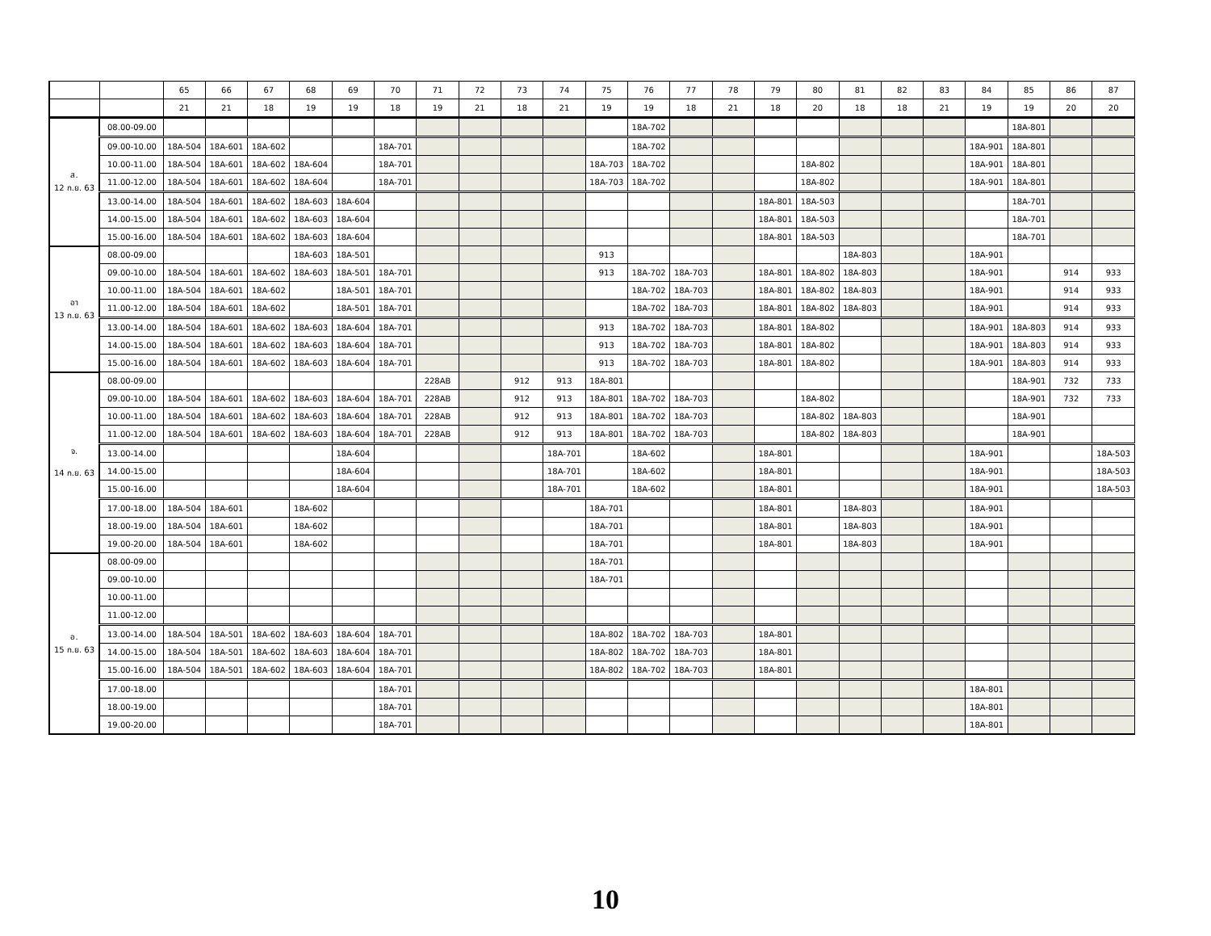| | | 65 | 66 | 67 | 68 | 69 | 70 | 71 | 72 | 73 | 74 | 75 | 76 | 77 | 78 | 79 | 80 | 81 | 82 | 83 | 84 | 85 | 86 | 87 |
| | | 21 | 21 | 18 | 19 | 19 | 18 | 19 | 21 | 18 | 21 | 19 | 19 | 18 | 21 | 18 | 20 | 18 | 18 | 21 | 19 | 19 | 20 | 20 |
| ส. 12 ก.ย. 63 | 08.00-09.00 | | | | | | | | | | | | 18A-702 | | | | | | | | | 18A-801 | | |
| | 09.00-10.00 | 18A-504 | 18A-601 | 18A-602 | | | 18A-701 | | | | | | 18A-702 | | | | | | | | 18A-901 | 18A-801 | | |
| | 10.00-11.00 | 18A-504 | 18A-601 | 18A-602 | 18A-604 | | 18A-701 | | | | | 18A-703 | 18A-702 | | | | 18A-802 | | | | 18A-901 | 18A-801 | | |
| | 11.00-12.00 | 18A-504 | 18A-601 | 18A-602 | 18A-604 | | 18A-701 | | | | | 18A-703 | 18A-702 | | | | 18A-802 | | | | 18A-901 | 18A-801 | | |
| | 13.00-14.00 | 18A-504 | 18A-601 | 18A-602 | 18A-603 | 18A-604 | | | | | | | | | | 18A-801 | 18A-503 | | | | | 18A-701 | | |
| | 14.00-15.00 | 18A-504 | 18A-601 | 18A-602 | 18A-603 | 18A-604 | | | | | | | | | | 18A-801 | 18A-503 | | | | | 18A-701 | | |
| | 15.00-16.00 | 18A-504 | 18A-601 | 18A-602 | 18A-603 | 18A-604 | | | | | | | | | | 18A-801 | 18A-503 | | | | | 18A-701 | | |
| อา 13 ก.ย. 63 | 08.00-09.00 | | | | 18A-603 | 18A-501 | | | | | | 913 | | | | | | 18A-803 | | | 18A-901 | | | |
| | 09.00-10.00 | 18A-504 | 18A-601 | 18A-602 | 18A-603 | 18A-501 | 18A-701 | | | | | 913 | 18A-702 | 18A-703 | | 18A-801 | 18A-802 | 18A-803 | | | 18A-901 | | 914 | 933 |
| | 10.00-11.00 | 18A-504 | 18A-601 | 18A-602 | | 18A-501 | 18A-701 | | | | | | 18A-702 | 18A-703 | | 18A-801 | 18A-802 | 18A-803 | | | 18A-901 | | 914 | 933 |
| | 11.00-12.00 | 18A-504 | 18A-601 | 18A-602 | | 18A-501 | 18A-701 | | | | | | 18A-702 | 18A-703 | | 18A-801 | 18A-802 | 18A-803 | | | 18A-901 | | 914 | 933 |
| | 13.00-14.00 | 18A-504 | 18A-601 | 18A-602 | 18A-603 | 18A-604 | 18A-701 | | | | | 913 | 18A-702 | 18A-703 | | 18A-801 | 18A-802 | | | | 18A-901 | 18A-803 | 914 | 933 |
| | 14.00-15.00 | 18A-504 | 18A-601 | 18A-602 | 18A-603 | 18A-604 | 18A-701 | | | | | 913 | 18A-702 | 18A-703 | | 18A-801 | 18A-802 | | | | 18A-901 | 18A-803 | 914 | 933 |
| | 15.00-16.00 | 18A-504 | 18A-601 | 18A-602 | 18A-603 | 18A-604 | 18A-701 | | | | | 913 | 18A-702 | 18A-703 | | 18A-801 | 18A-802 | | | | 18A-901 | 18A-803 | 914 | 933 |
| จ. 14 ก.ย. 63 | 08.00-09.00 | | | | | | | 228AB | | 912 | 913 | 18A-801 | | | | | | | | | | 18A-901 | 732 | 733 |
| | 09.00-10.00 | 18A-504 | 18A-601 | 18A-602 | 18A-603 | 18A-604 | 18A-701 | 228AB | | 912 | 913 | 18A-801 | 18A-702 | 18A-703 | | | 18A-802 | | | | | 18A-901 | 732 | 733 |
| | 10.00-11.00 | 18A-504 | 18A-601 | 18A-602 | 18A-603 | 18A-604 | 18A-701 | 228AB | | 912 | 913 | 18A-801 | 18A-702 | 18A-703 | | | 18A-802 | 18A-803 | | | | 18A-901 | | |
| | 11.00-12.00 | 18A-504 | 18A-601 | 18A-602 | 18A-603 | 18A-604 | 18A-701 | 228AB | | 912 | 913 | 18A-801 | 18A-702 | 18A-703 | | | 18A-802 | 18A-803 | | | | 18A-901 | | |
| | 13.00-14.00 | | | | | 18A-604 | | | | | 18A-701 | | 18A-602 | | | 18A-801 | | | | | 18A-901 | | | 18A-503 |
| | 14.00-15.00 | | | | | 18A-604 | | | | | 18A-701 | | 18A-602 | | | 18A-801 | | | | | 18A-901 | | | 18A-503 |
| | 15.00-16.00 | | | | | 18A-604 | | | | | 18A-701 | | 18A-602 | | | 18A-801 | | | | | 18A-901 | | | 18A-503 |
| | 17.00-18.00 | 18A-504 | 18A-601 | | 18A-602 | | | | | | | 18A-701 | | | | 18A-801 | | 18A-803 | | | 18A-901 | | | |
| | 18.00-19.00 | 18A-504 | 18A-601 | | 18A-602 | | | | | | | 18A-701 | | | | 18A-801 | | 18A-803 | | | 18A-901 | | | |
| | 19.00-20.00 | 18A-504 | 18A-601 | | 18A-602 | | | | | | | 18A-701 | | | | 18A-801 | | 18A-803 | | | 18A-901 | | | |
| อ. 15 ก.ย. 63 | 08.00-09.00 | | | | | | | | | | | 18A-701 | | | | | | | | | | | | |
| | 09.00-10.00 | | | | | | | | | | | 18A-701 | | | | | | | | | | | | |
| | 10.00-11.00 | | | | | | | | | | | | | | | | | | | | | | | |
| | 11.00-12.00 | | | | | | | | | | | | | | | | | | | | | | | |
| | 13.00-14.00 | 18A-504 | 18A-501 | 18A-602 | 18A-603 | 18A-604 | 18A-701 | | | | | 18A-802 | 18A-702 | 18A-703 | | 18A-801 | | | | | | | | |
| | 14.00-15.00 | 18A-504 | 18A-501 | 18A-602 | 18A-603 | 18A-604 | 18A-701 | | | | | 18A-802 | 18A-702 | 18A-703 | | 18A-801 | | | | | | | | |
| | 15.00-16.00 | 18A-504 | 18A-501 | 18A-602 | 18A-603 | 18A-604 | 18A-701 | | | | | 18A-802 | 18A-702 | 18A-703 | | 18A-801 | | | | | | | | |
| | 17.00-18.00 | | | | | | 18A-701 | | | | | | | | | | | | | | 18A-801 | | | |
| | 18.00-19.00 | | | | | | 18A-701 | | | | | | | | | | | | | | 18A-801 | | | |
| | 19.00-20.00 | | | | | | 18A-701 | | | | | | | | | | | | | | 18A-801 | | | |
10